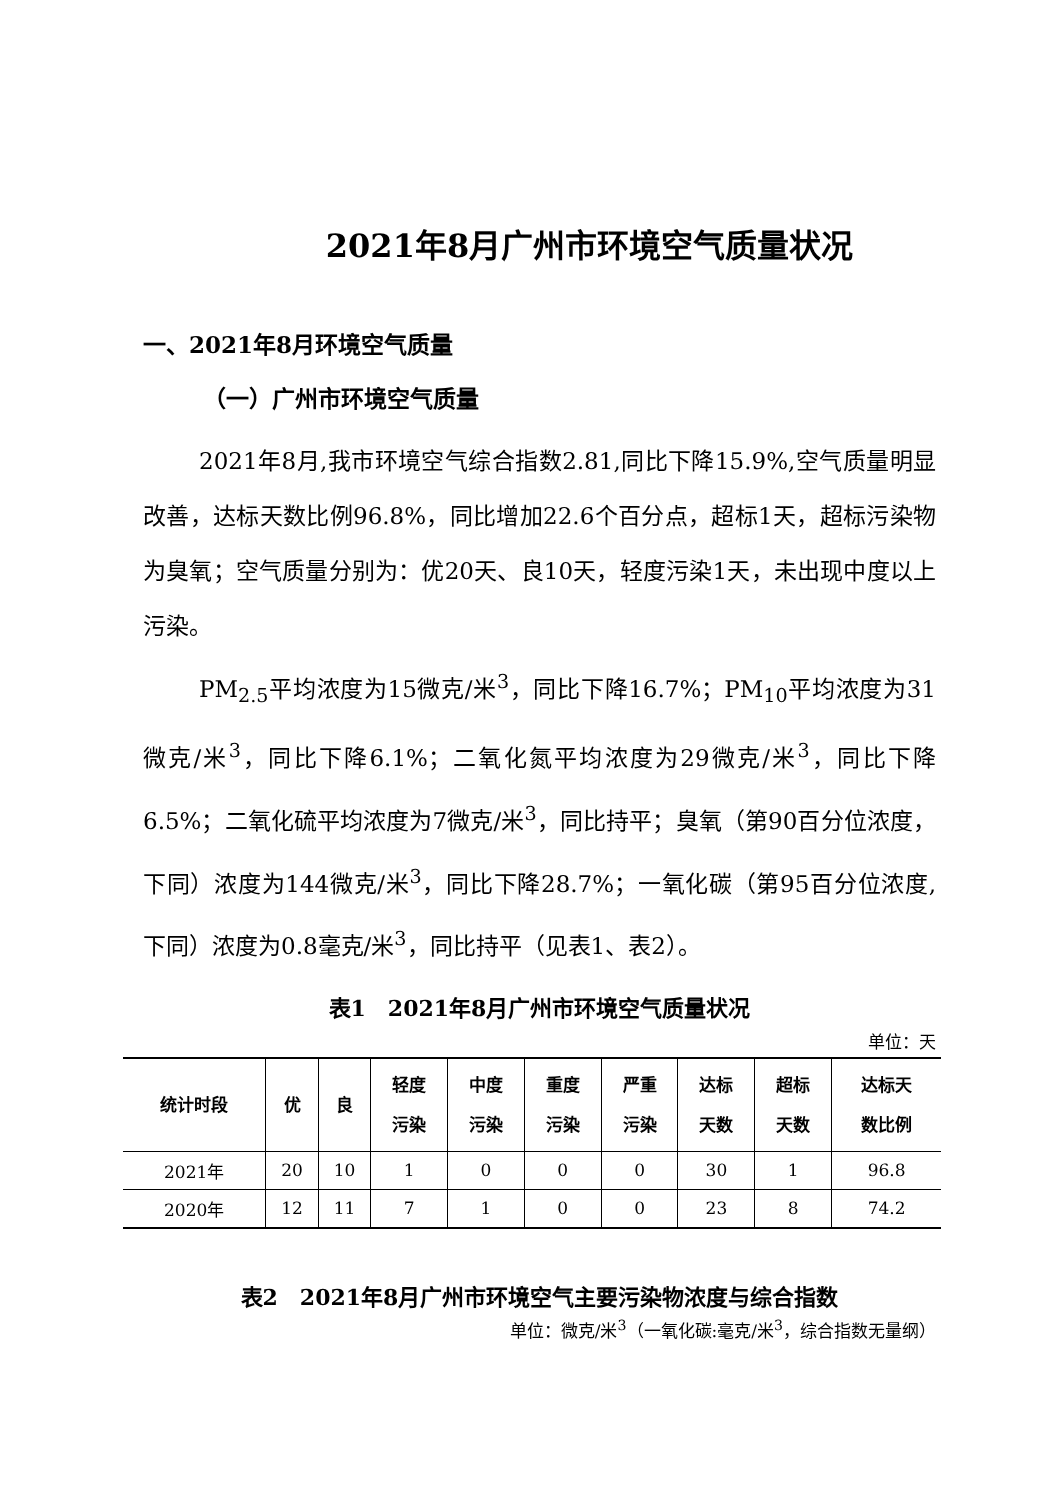2021年8月广州市环境空气质量状况
一、2021年8月环境空气质量
（一）广州市环境空气质量
2021年8月,我市环境空气综合指数2.81,同比下降15.9%,空气质量明显改善，达标天数比例96.8%，同比增加22.6个百分点，超标1天，超标污染物为臭氧；空气质量分别为：优20天、良10天，轻度污染1天，未出现中度以上污染。
PM<sub>2.5</sub>平均浓度为15微克/米<sup>3</sup>，同比下降16.7%；PM<sub>10</sub>平均浓度为31微克/米<sup>3</sup>，同比下降6.1%；二氧化氮平均浓度为29微克/米<sup>3</sup>，同比下降6.5%；二氧化硫平均浓度为7微克/米<sup>3</sup>，同比持平；臭氧（第90百分位浓度，下同）浓度为144微克/米<sup>3</sup>，同比下降28.7%；一氧化碳（第95百分位浓度,下同）浓度为0.8毫克/米<sup>3</sup>，同比持平（见表1、表2）。
表1　2021年8月广州市环境空气质量状况
单位：天
| 统计时段 | 优 | 良 | 轻度 污染 | 中度 污染 | 重度 污染 | 严重 污染 | 达标 天数 | 超标 天数 | 达标天 数比例 |
| --- | --- | --- | --- | --- | --- | --- | --- | --- | --- |
| 2021年 | 20 | 10 | 1 | 0 | 0 | 0 | 30 | 1 | 96.8 |
| 2020年 | 12 | 11 | 7 | 1 | 0 | 0 | 23 | 8 | 74.2 |
表2　2021年8月广州市环境空气主要污染物浓度与综合指数
单位：微克/米<sup>3</sup>（一氧化碳:毫克/米<sup>3</sup>，综合指数无量纲）